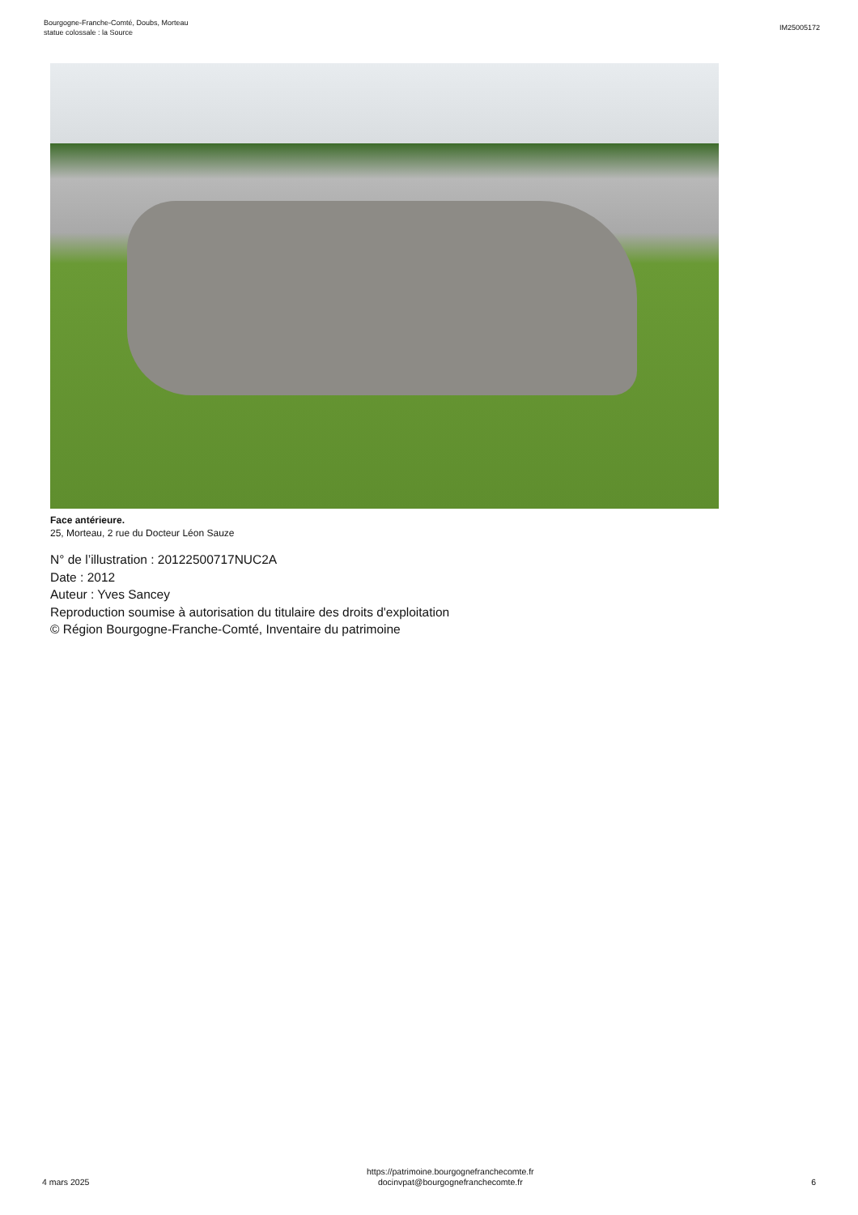Bourgogne-Franche-Comté, Doubs, Morteau
statue colossale : la Source
IM25005172
Face antérieure.
25, Morteau, 2 rue du Docteur Léon Sauze
N° de l’illustration : 20122500717NUC2A
Date : 2012
Auteur : Yves Sancey
Reproduction soumise à autorisation du titulaire des droits d'exploitation
© Région Bourgogne-Franche-Comté, Inventaire du patrimoine
4 mars 2025
https://patrimoine.bourgognefranchecomte.fr
docinvpat@bourgognefranchecomte.fr
6